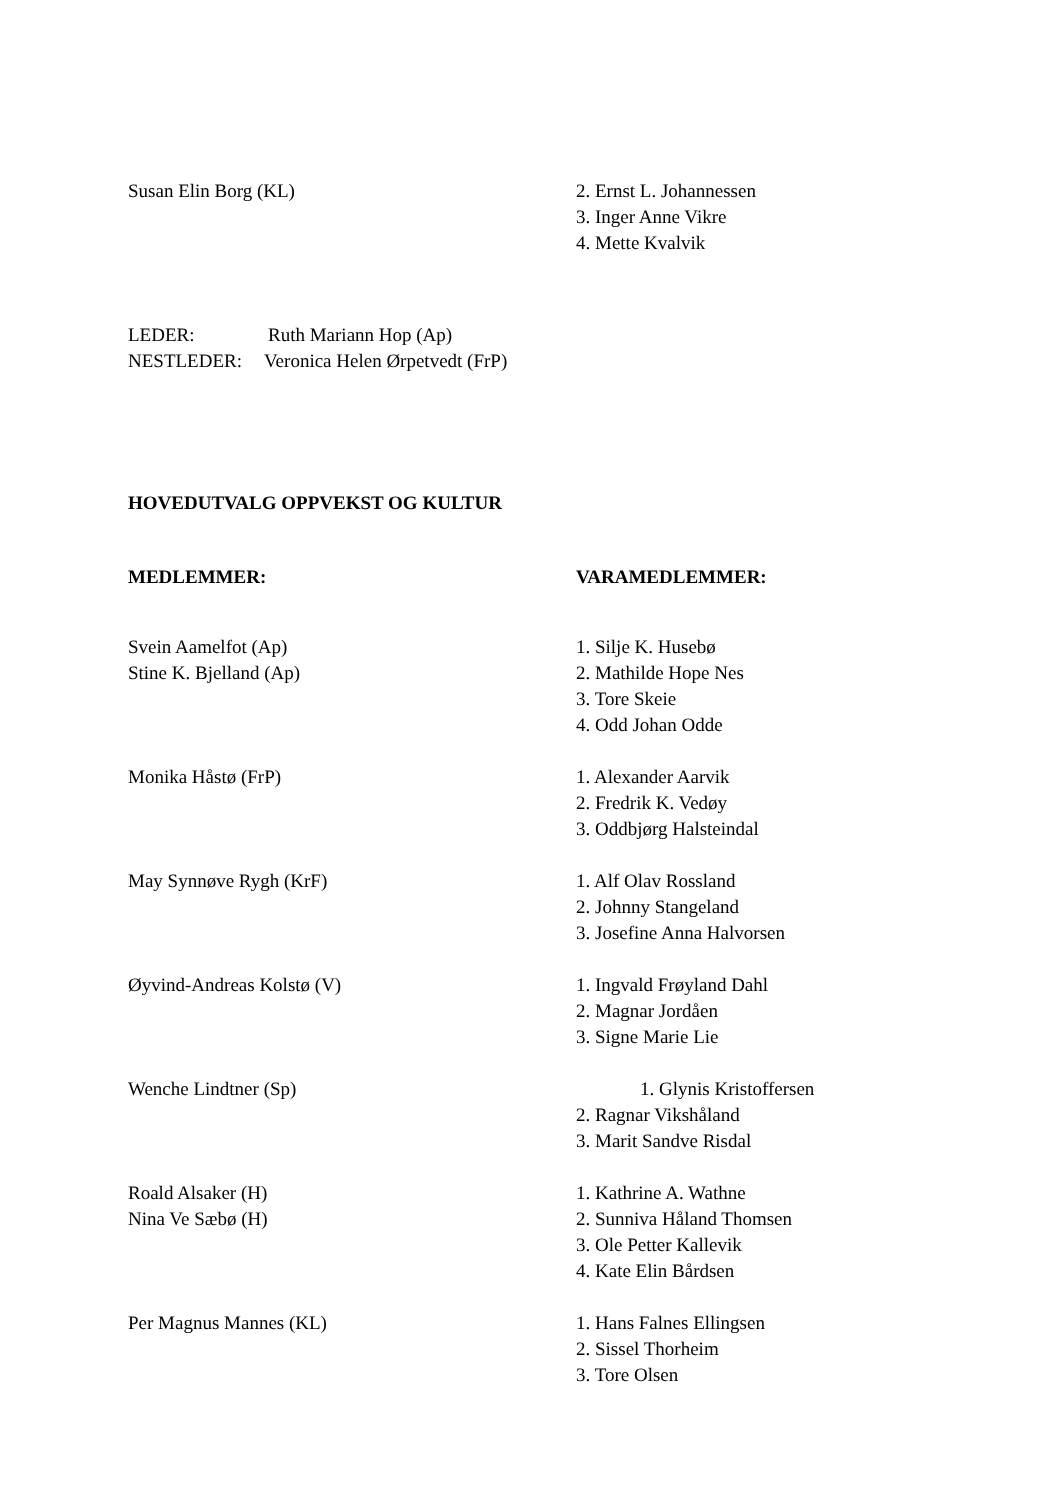Susan Elin Borg (KL) 2. Ernst L. Johannessen
3. Inger Anne Vikre
4. Mette Kvalvik
LEDER: Ruth Mariann Hop (Ap)
NESTLEDER: Veronica Helen Ørpetvedt (FrP)
HOVEDUTVALG OPPVEKST OG KULTUR
MEDLEMMER: VARAMEDLEMMER:
Svein Aamelfot (Ap)
Stine K. Bjelland (Ap)
1. Silje K. Husebø
2. Mathilde Hope Nes
3. Tore Skeie
4. Odd Johan Odde
Monika Håstø (FrP) 1. Alexander Aarvik
2. Fredrik K. Vedøy
3. Oddbjørg Halsteindal
May Synnøve Rygh (KrF) 1. Alf Olav Rossland
2. Johnny Stangeland
3. Josefine Anna Halvorsen
Øyvind-Andreas Kolstø (V) 1. Ingvald Frøyland Dahl
2. Magnar Jordåen
3. Signe Marie Lie
Wenche Lindtner (Sp) 1. Glynis Kristoffersen
2. Ragnar Vikshåland
3. Marit Sandve Risdal
Roald Alsaker (H)
Nina Ve Sæbø (H)
1. Kathrine A. Wathne
2. Sunniva Håland Thomsen
3. Ole Petter Kallevik
4. Kate Elin Bårdsen
Per Magnus Mannes (KL) 1. Hans Falnes Ellingsen
2. Sissel Thorheim
3. Tore Olsen